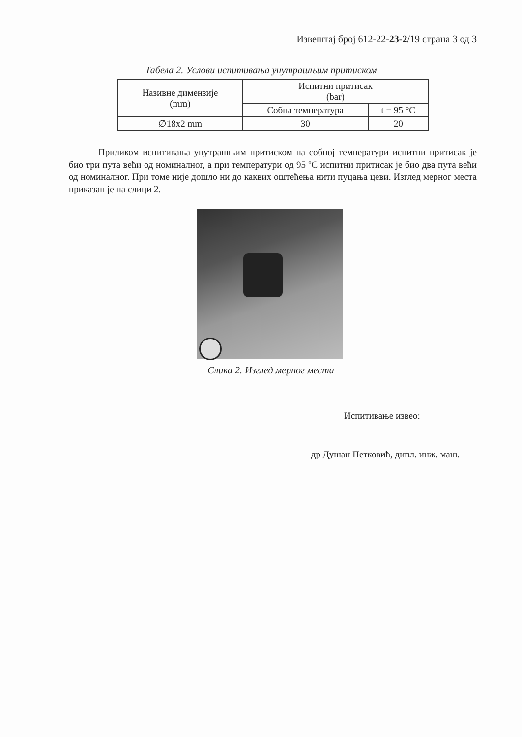Извештај број 612-22-23-2/19 страна 3 од 3
Табела 2. Услови испитивања унутрашњим притиском
| Називне димензије (mm) | Испитни притисак (bar) | |
| --- | --- | --- |
| | Собна температура | t = 95 °C |
| ∅18x2 mm | 30 | 20 |
Приликом испитивања унутрашњим притиском на собној температури испитни притисак је био три пута већи од номиналног, а при температури од 95 ºC испитни притисак је био два пута већи од номиналног. При томе није дошло ни до каквих оштећења нити пуцања цеви. Изглед мерног места приказан је на слици 2.
Слика 2. Изглед мерног места
Испитивање извео:
др Душан Петковић, дипл. инж. маш.